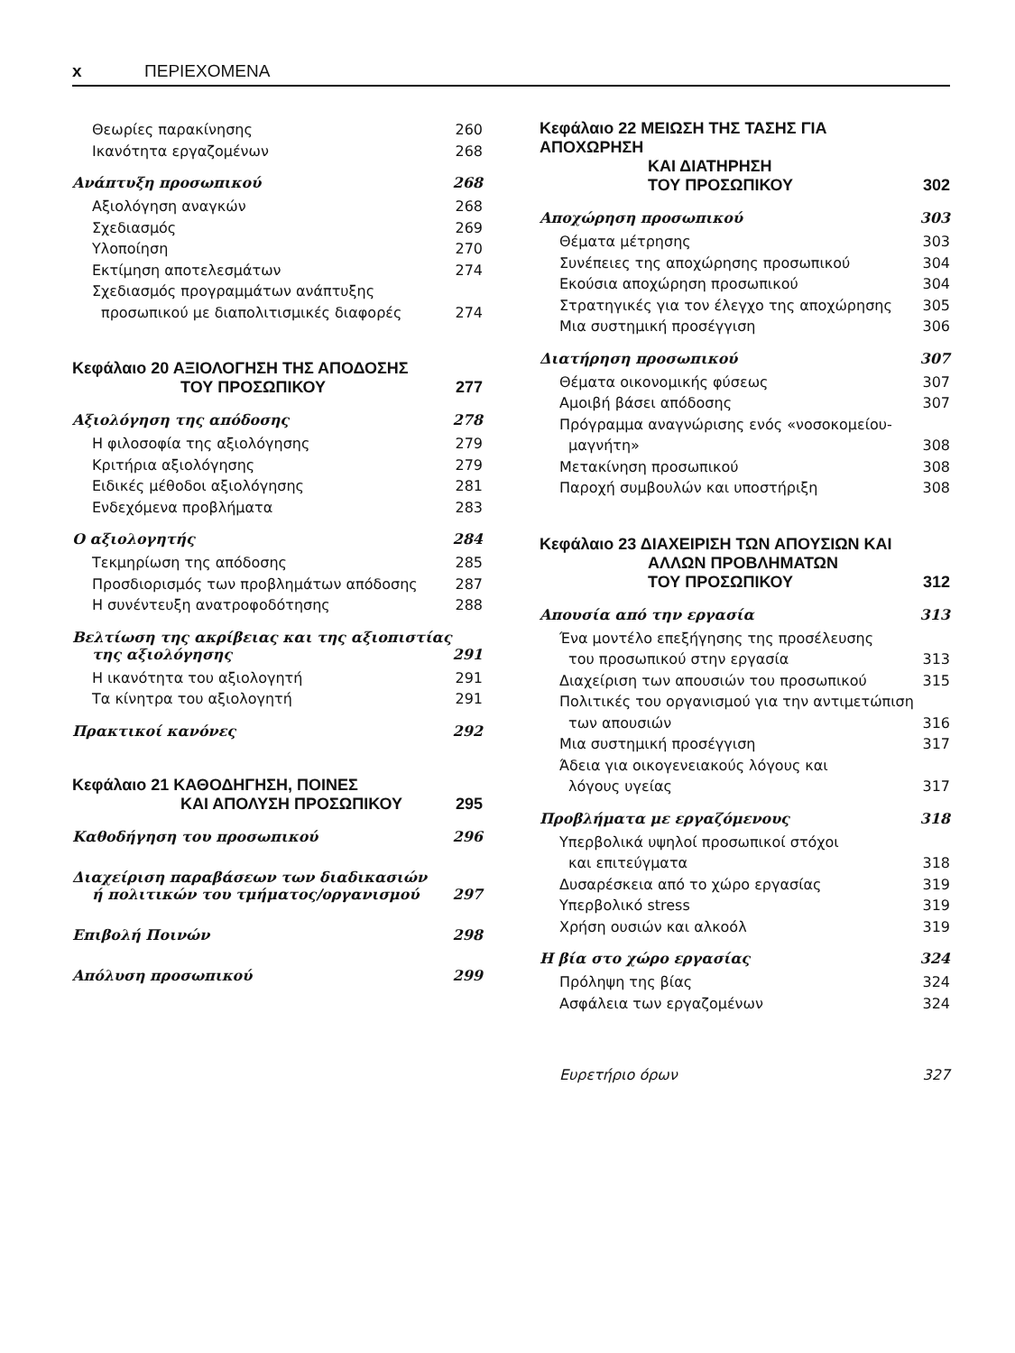x ΠΕΡΙΕΧΟΜΕΝΑ
Θεωρίες παρακίνησης 260
Ικανότητα εργαζομένων 268
Ανάπτυξη προσωπικού 268
Αξιολόγηση αναγκών 268
Σχεδιασμός 269
Υλοποίηση 270
Εκτίμηση αποτελεσμάτων 274
Σχεδιασμός προγραμμάτων ανάπτυξης
προσωπικού με διαπολιτισμικές διαφορές 274
Κεφάλαιο 20 ΑΞΙΟΛΟΓΗΣΗ ΤΗΣ ΑΠΟΔΟΣΗΣ
ΤΟΥ ΠΡΟΣΩΠΙΚΟΥ 277
Αξιολόγηση της απόδοσης 278
Η φιλοσοφία της αξιολόγησης 279
Κριτήρια αξιολόγησης 279
Ειδικές μέθοδοι αξιολόγησης 281
Ενδεχόμενα προβλήματα 283
Ο αξιολογητής 284
Τεκμηρίωση της απόδοσης 285
Προσδιορισμός των προβλημάτων απόδοσης 287
Η συνέντευξη ανατροφοδότησης 288
Βελτίωση της ακρίβειας και της αξιοπιστίας
της αξιολόγησης 291
Η ικανότητα του αξιολογητή 291
Τα κίνητρα του αξιολογητή 291
Πρακτικοί κανόνες 292
Κεφάλαιο 21 ΚΑΘΟΔΗΓΗΣΗ, ΠΟΙΝΕΣ
ΚΑΙ ΑΠΟΛΥΣΗ ΠΡΟΣΩΠΙΚΟΥ 295
Καθοδήγηση του προσωπικού 296
Διαχείριση παραβάσεων των διαδικασιών
ή πολιτικών του τμήματος/οργανισμού 297
Επιβολή Ποινών 298
Απόλυση προσωπικού 299
Κεφάλαιο 22 ΜΕΙΩΣΗ ΤΗΣ ΤΑΣΗΣ ΓΙΑ ΑΠΟΧΩΡΗΣΗ
ΚΑΙ ΔΙΑΤΗΡΗΣΗ
ΤΟΥ ΠΡΟΣΩΠΙΚΟΥ 302
Αποχώρηση προσωπικού 303
Θέματα μέτρησης 303
Συνέπειες της αποχώρησης προσωπικού 304
Εκούσια αποχώρηση προσωπικού 304
Στρατηγικές για τον έλεγχο της αποχώρησης 305
Μια συστημική προσέγγιση 306
Διατήρηση προσωπικού 307
Θέματα οικονομικής φύσεως 307
Αμοιβή βάσει απόδοσης 307
Πρόγραμμα αναγνώρισης ενός «νοσοκομείου-
μαγνήτη» 308
Μετακίνηση προσωπικού 308
Παροχή συμβουλών και υποστήριξη 308
Κεφάλαιο 23 ΔΙΑΧΕΙΡΙΣΗ ΤΩΝ ΑΠΟΥΣΙΩΝ ΚΑΙ
ΑΛΛΩΝ ΠΡΟΒΛΗΜΑΤΩΝ
ΤΟΥ ΠΡΟΣΩΠΙΚΟΥ 312
Απουσία από την εργασία 313
Ένα μοντέλο επεξήγησης της προσέλευσης
του προσωπικού στην εργασία 313
Διαχείριση των απουσιών του προσωπικού 315
Πολιτικές του οργανισμού για την αντιμετώπιση
των απουσιών 316
Μια συστημική προσέγγιση 317
Άδεια για οικογενειακούς λόγους και
λόγους υγείας 317
Προβλήματα με εργαζόμενους 318
Υπερβολικά υψηλοί προσωπικοί στόχοι
και επιτεύγματα 318
Δυσαρέσκεια από το χώρο εργασίας 319
Υπερβολικό stress 319
Χρήση ουσιών και αλκοόλ 319
Η βία στο χώρο εργασίας 324
Πρόληψη της βίας 324
Ασφάλεια των εργαζομένων 324
Ευρετήριο όρων 327